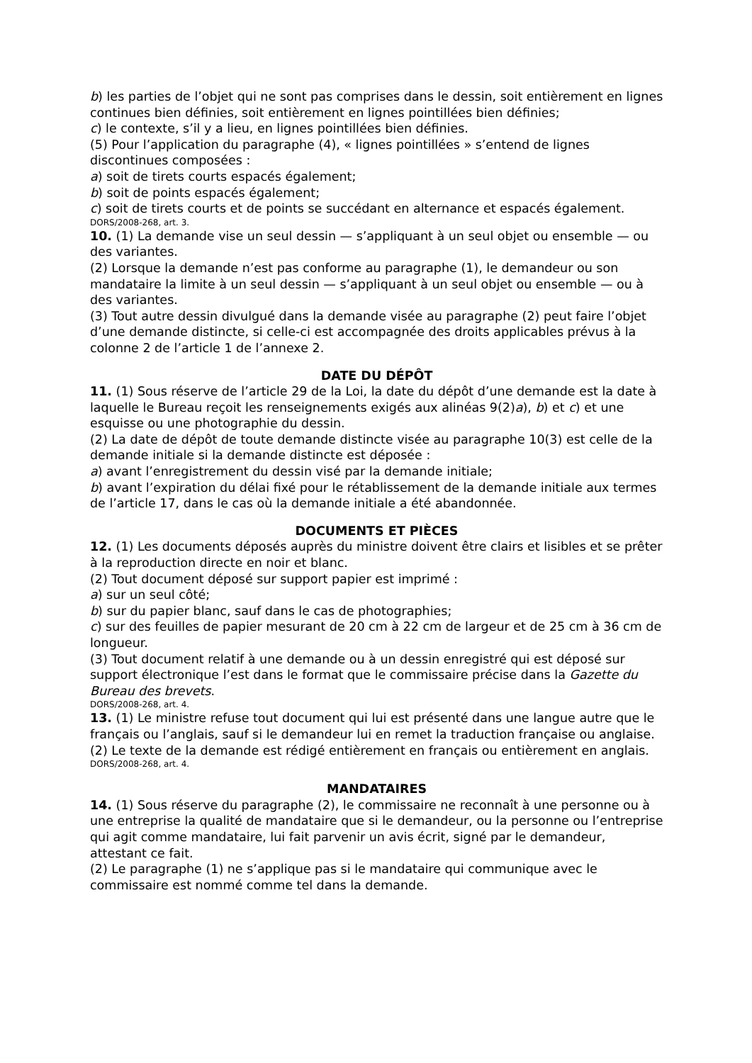b) les parties de l’objet qui ne sont pas comprises dans le dessin, soit entièrement en lignes continues bien définies, soit entièrement en lignes pointillées bien définies;
c) le contexte, s’il y a lieu, en lignes pointillées bien définies.
(5) Pour l’application du paragraphe (4), « lignes pointillées » s’entend de lignes discontinues composées :
a) soit de tirets courts espacés également;
b) soit de points espacés également;
c) soit de tirets courts et de points se succédant en alternance et espacés également.
DORS/2008-268, art. 3.
10. (1) La demande vise un seul dessin — s’appliquant à un seul objet ou ensemble — ou des variantes.
(2) Lorsque la demande n’est pas conforme au paragraphe (1), le demandeur ou son mandataire la limite à un seul dessin — s’appliquant à un seul objet ou ensemble — ou à des variantes.
(3) Tout autre dessin divulgué dans la demande visée au paragraphe (2) peut faire l’objet d’une demande distincte, si celle-ci est accompagnée des droits applicables prévus à la colonne 2 de l’article 1 de l’annexe 2.
DATE DU DÉPÔT
11. (1) Sous réserve de l’article 29 de la Loi, la date du dépôt d’une demande est la date à laquelle le Bureau reçoit les renseignements exigés aux alinéas 9(2)a), b) et c) et une esquisse ou une photographie du dessin.
(2) La date de dépôt de toute demande distincte visée au paragraphe 10(3) est celle de la demande initiale si la demande distincte est déposée :
a) avant l’enregistrement du dessin visé par la demande initiale;
b) avant l’expiration du délai fixé pour le rétablissement de la demande initiale aux termes de l’article 17, dans le cas où la demande initiale a été abandonnée.
DOCUMENTS ET PIÈCES
12. (1) Les documents déposés auprès du ministre doivent être clairs et lisibles et se prêter à la reproduction directe en noir et blanc.
(2) Tout document déposé sur support papier est imprimé :
a) sur un seul côté;
b) sur du papier blanc, sauf dans le cas de photographies;
c) sur des feuilles de papier mesurant de 20 cm à 22 cm de largeur et de 25 cm à 36 cm de longueur.
(3) Tout document relatif à une demande ou à un dessin enregistré qui est déposé sur support électronique l’est dans le format que le commissaire précise dans la Gazette du Bureau des brevets.
DORS/2008-268, art. 4.
13. (1) Le ministre refuse tout document qui lui est présenté dans une langue autre que le français ou l’anglais, sauf si le demandeur lui en remet la traduction française ou anglaise.
(2) Le texte de la demande est rédigé entièrement en français ou entièrement en anglais.
DORS/2008-268, art. 4.
MANDATAIRES
14. (1) Sous réserve du paragraphe (2), le commissaire ne reconnaît à une personne ou à une entreprise la qualité de mandataire que si le demandeur, ou la personne ou l’entreprise qui agit comme mandataire, lui fait parvenir un avis écrit, signé par le demandeur, attestant ce fait.
(2) Le paragraphe (1) ne s’applique pas si le mandataire qui communique avec le commissaire est nommé comme tel dans la demande.